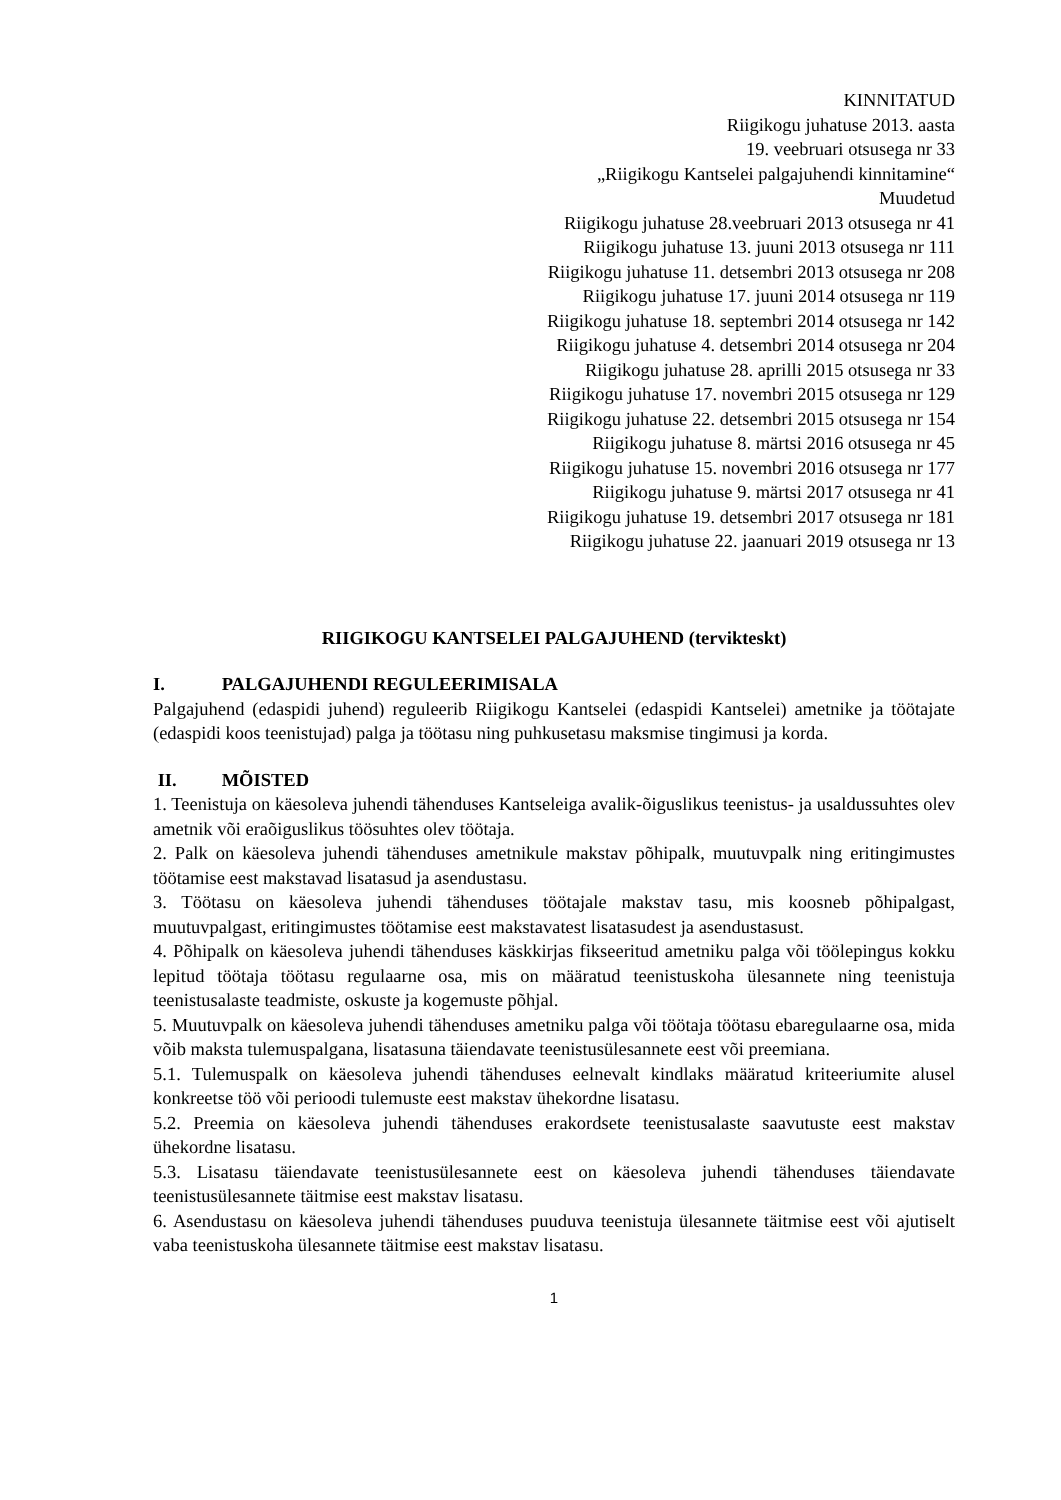KINNITATUD
Riigikogu juhatuse 2013. aasta
19. veebruari otsusega nr 33
„Riigikogu Kantselei palgajuhendi kinnitamine“
Muudetud
Riigikogu juhatuse 28.veebruari 2013 otsusega nr 41
Riigikogu juhatuse 13. juuni 2013 otsusega nr 111
Riigikogu juhatuse 11. detsembri 2013 otsusega nr 208
Riigikogu juhatuse 17. juuni 2014 otsusega nr 119
Riigikogu juhatuse 18. septembri 2014 otsusega nr 142
Riigikogu juhatuse 4. detsembri 2014 otsusega nr 204
Riigikogu juhatuse 28. aprilli 2015 otsusega nr 33
Riigikogu juhatuse 17. novembri 2015 otsusega nr 129
Riigikogu juhatuse 22. detsembri 2015 otsusega nr 154
Riigikogu juhatuse 8. märtsi 2016 otsusega nr 45
Riigikogu juhatuse 15. novembri 2016 otsusega nr 177
Riigikogu juhatuse 9. märtsi 2017 otsusega nr 41
Riigikogu juhatuse 19. detsembri 2017 otsusega nr 181
Riigikogu juhatuse 22. jaanuari 2019 otsusega nr 13
RIIGIKOGU KANTSELEI PALGAJUHEND (tervikteskt)
I. PALGAJUHENDI REGULEERIMISALA
Palgajuhend (edaspidi juhend) reguleerib Riigikogu Kantselei (edaspidi Kantselei) ametnike ja töötajate (edaspidi koos teenistujad) palga ja töötasu ning puhkusetasu maksmise tingimusi ja korda.
II. MÕISTED
1. Teenistuja on käesoleva juhendi tähenduses Kantseleiga avalik-õiguslikus teenistus- ja usaldussuhtes olev ametnik või eraõiguslikus töösuhtes olev töötaja.
2. Palk on käesoleva juhendi tähenduses ametnikule makstav põhipalk, muutuvpalk ning eritingimustes töötamise eest makstavad lisatasud ja asendustasu.
3. Töötasu on käesoleva juhendi tähenduses töötajale makstav tasu, mis koosneb põhipalgast, muutuvpalgast, eritingimustes töötamise eest makstavatest lisatasudest ja asendustasust.
4. Põhipalk on käesoleva juhendi tähenduses käskkirjas fikseeritud ametniku palga või töölepingus kokku lepitud töötaja töötasu regulaarne osa, mis on määratud teenistuskoha ülesannete ning teenistuja teenistusalaste teadmiste, oskuste ja kogemuste põhjal.
5. Muutuvpalk on käesoleva juhendi tähenduses ametniku palga või töötaja töötasu ebaregulaarne osa, mida võib maksta tulemuspalgana, lisatasuna täiendavate teenistusülesannete eest või preemiana.
5.1. Tulemuspalk on käesoleva juhendi tähenduses eelnevalt kindlaks määratud kriteeriumite alusel konkreetse töö või perioodi tulemuste eest makstav ühekordne lisatasu.
5.2. Preemia on käesoleva juhendi tähenduses erakordsete teenistusalaste saavutuste eest makstav ühekordne lisatasu.
5.3. Lisatasu täiendavate teenistusülesannete eest on käesoleva juhendi tähenduses täiendavate teenistusülesannete täitmise eest makstav lisatasu.
6. Asendustasu on käesoleva juhendi tähenduses puuduva teenistuja ülesannete täitmise eest või ajutiselt vaba teenistuskoha ülesannete täitmise eest makstav lisatasu.
1